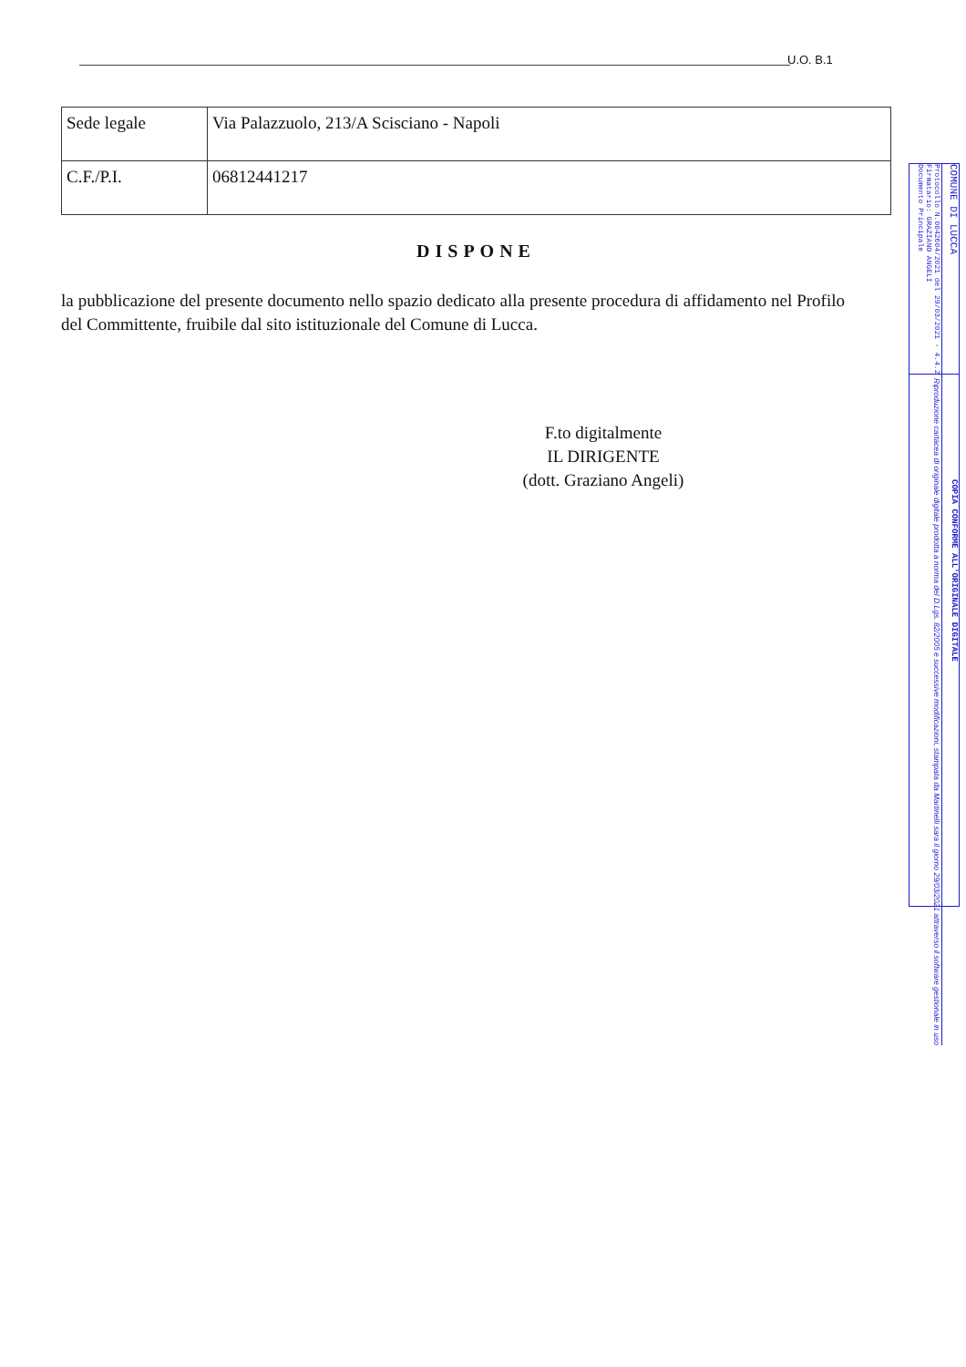U.O. B.1
| Sede legale | Via Palazzuolo, 213/A Scisciano - Napoli |
| C.F./P.I. | 06812441217 |
DISPONE
la pubblicazione del presente documento nello spazio dedicato alla presente procedura di affidamento nel Profilo del Committente, fruibile dal sito istituzionale del Comune di Lucca.
F.to digitalmente
IL DIRIGENTE
(dott. Graziano Angeli)
COMUNE DI LUCCA
Protocollo N.0042604/2021 del 29/03/2021 - 4.4.2
Firmatario: GRAZIANO ANGELI
Documento Principale
COPIA CONFORME ALL'ORIGINALE DIGITALE
Riproduzione cartacea di originale digitale prodotta a norma del D.Lgs. 82/2005 e successive modificazioni, stampata da Martinelli sara il giorno 29/03/2021 attraverso il software gestionale in uso